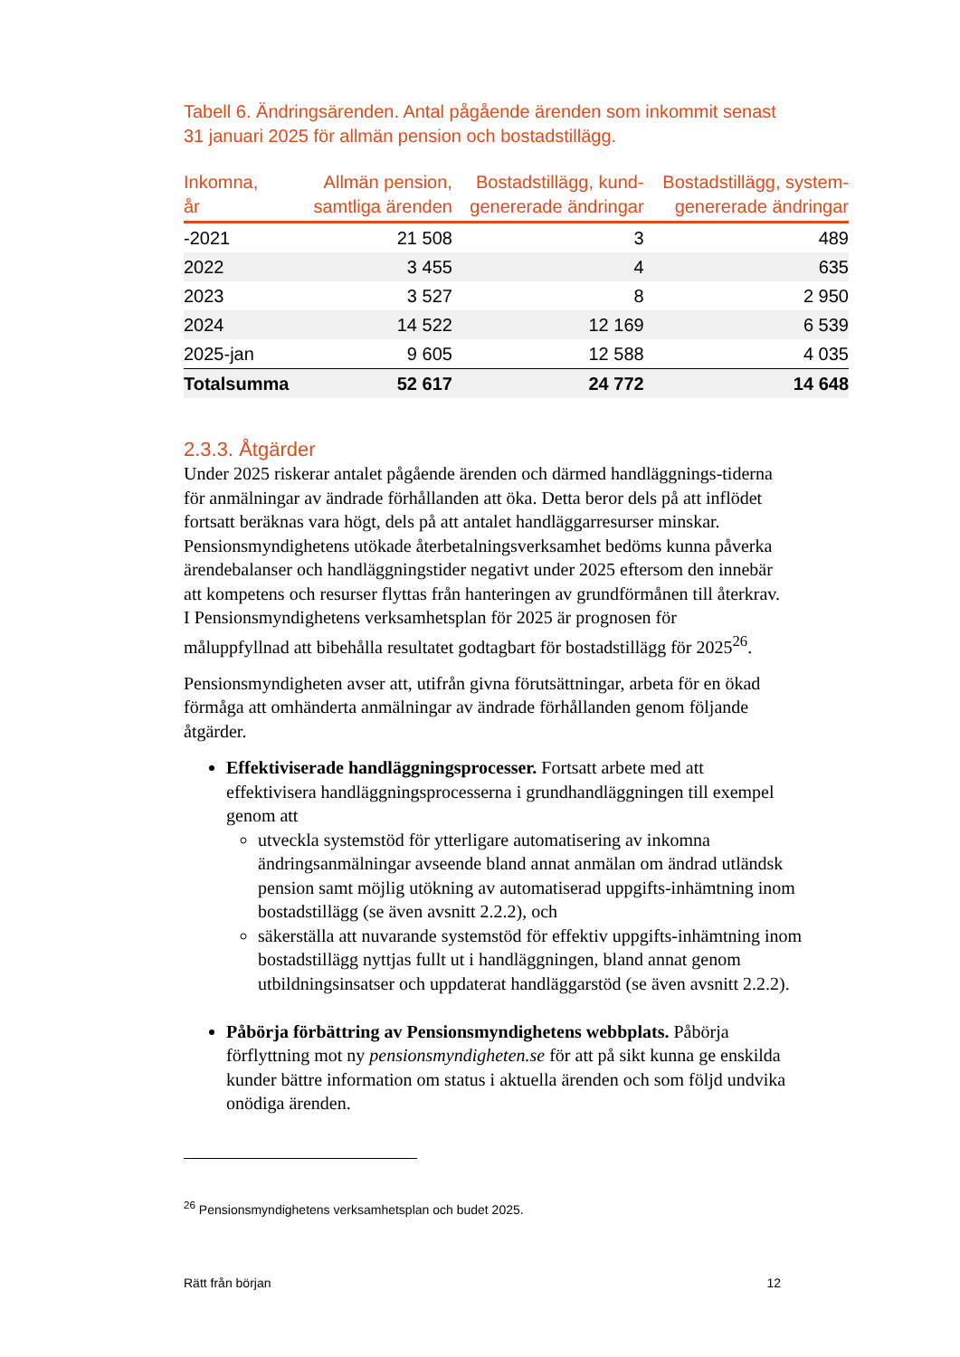Tabell 6. Ändringsärenden. Antal pågående ärenden som inkommit senast 31 januari 2025 för allmän pension och bostadstillägg.
| Inkomna, år | Allmän pension, samtliga ärenden | Bostadstillägg, kund- genererade ändringar | Bostadstillägg, system- genererade ändringar |
| --- | --- | --- | --- |
| -2021 | 21 508 | 3 | 489 |
| 2022 | 3 455 | 4 | 635 |
| 2023 | 3 527 | 8 | 2 950 |
| 2024 | 14 522 | 12 169 | 6 539 |
| 2025-jan | 9 605 | 12 588 | 4 035 |
| Totalsumma | 52 617 | 24 772 | 14 648 |
2.3.3. Åtgärder
Under 2025 riskerar antalet pågående ärenden och därmed handläggnings-tiderna för anmälningar av ändrade förhållanden att öka. Detta beror dels på att inflödet fortsatt beräknas vara högt, dels på att antalet handläggarresurser minskar. Pensionsmyndighetens utökade återbetalningsverksamhet bedöms kunna påverka ärendebalanser och handläggningstider negativt under 2025 eftersom den innebär att kompetens och resurser flyttas från hanteringen av grundförmånen till återkrav. I Pensionsmyndighetens verksamhetsplan för 2025 är prognosen för måluppfyllnad att bibehålla resultatet godtagbart för bostadstillägg för 2025<sup>26</sup>.
Pensionsmyndigheten avser att, utifrån givna förutsättningar, arbeta för en ökad förmåga att omhänderta anmälningar av ändrade förhållanden genom följande åtgärder.
Effektiviserade handläggningsprocesser. Fortsatt arbete med att effektivisera handläggningsprocesserna i grundhandläggningen till exempel genom att
utveckla systemstöd för ytterligare automatisering av inkomna ändringsanmälningar avseende bland annat anmälan om ändrad utländsk pension samt möjlig utökning av automatiserad uppgifts-inhämtning inom bostadstillägg (se även avsnitt 2.2.2), och
säkerställa att nuvarande systemstöd för effektiv uppgifts-inhämtning inom bostadstillägg nyttjas fullt ut i handläggningen, bland annat genom utbildningsinsatser och uppdaterat handläggarstöd (se även avsnitt 2.2.2).
Påbörja förbättring av Pensionsmyndighetens webbplats. Påbörja förflyttning mot ny pensionsmyndigheten.se för att på sikt kunna ge enskilda kunder bättre information om status i aktuella ärenden och som följd undvika onödiga ärenden.
<sup>26</sup> Pensionsmyndighetens verksamhetsplan och budet 2025.
Rätt från början 12